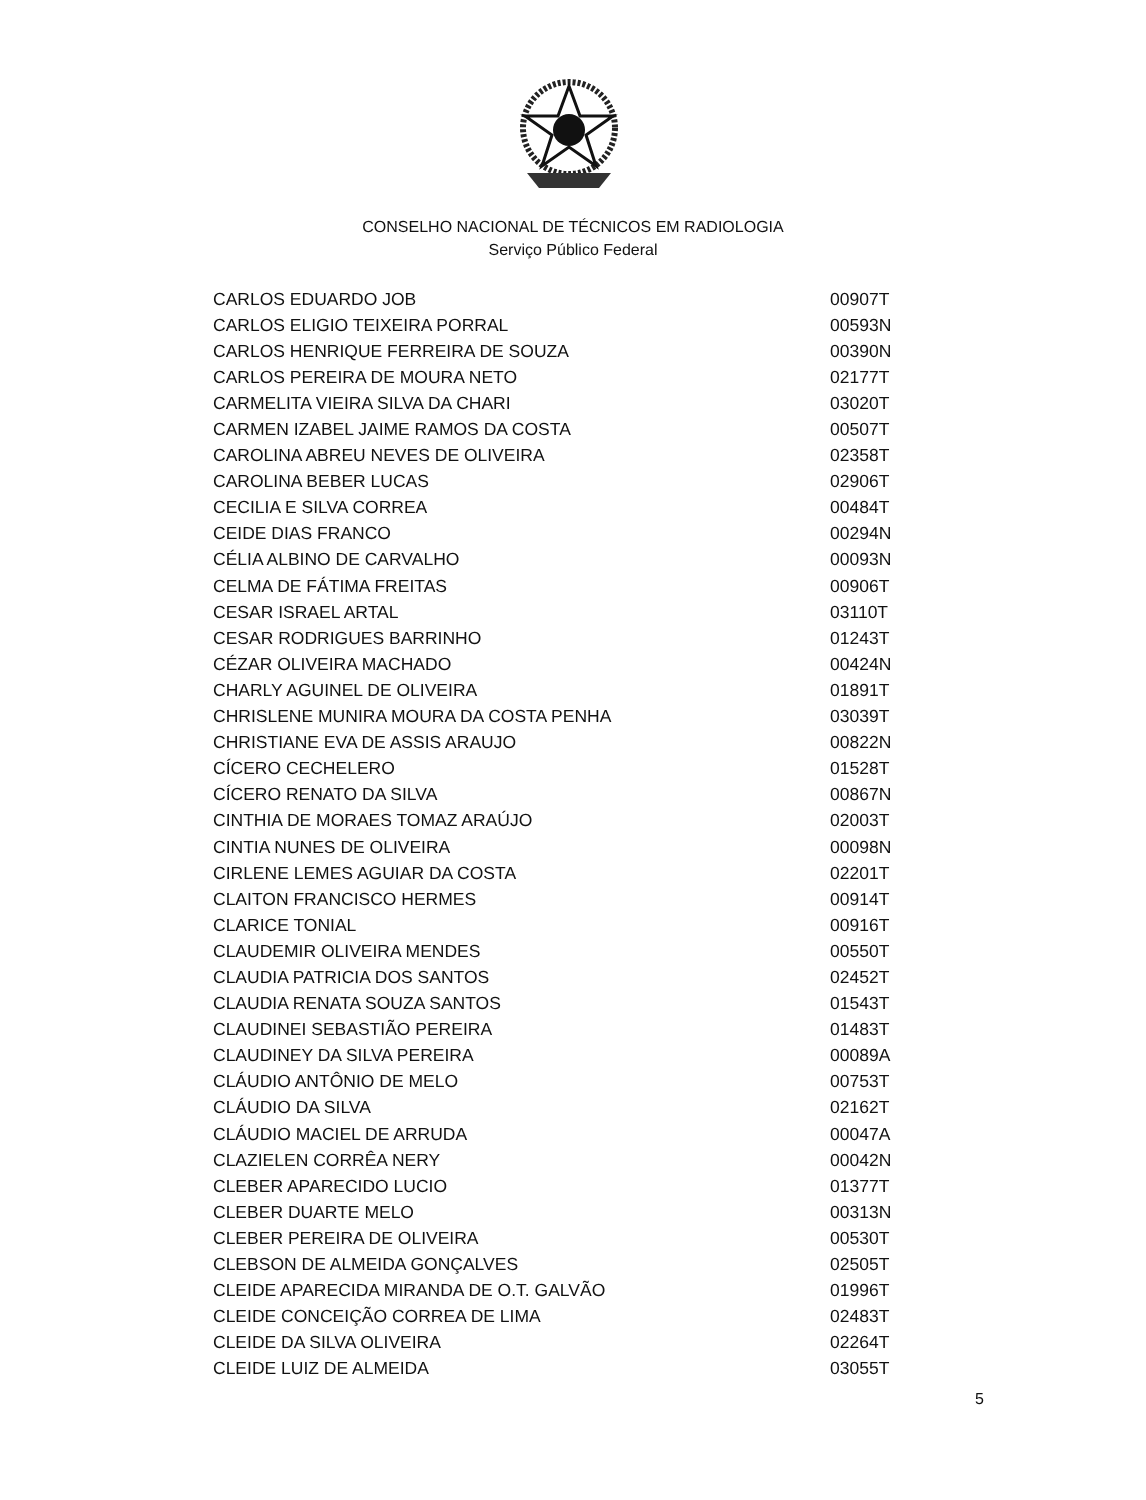CONSELHO NACIONAL DE TÉCNICOS EM RADIOLOGIA
Serviço Público Federal
| CARLOS EDUARDO JOB | 00907T |
| CARLOS ELIGIO TEIXEIRA PORRAL | 00593N |
| CARLOS HENRIQUE FERREIRA DE SOUZA | 00390N |
| CARLOS PEREIRA DE MOURA NETO | 02177T |
| CARMELITA VIEIRA SILVA DA CHARI | 03020T |
| CARMEN IZABEL JAIME RAMOS DA COSTA | 00507T |
| CAROLINA ABREU NEVES DE OLIVEIRA | 02358T |
| CAROLINA BEBER LUCAS | 02906T |
| CECILIA E SILVA CORREA | 00484T |
| CEIDE DIAS FRANCO | 00294N |
| CÉLIA ALBINO DE CARVALHO | 00093N |
| CELMA DE FÁTIMA FREITAS | 00906T |
| CESAR ISRAEL ARTAL | 03110T |
| CESAR RODRIGUES BARRINHO | 01243T |
| CÉZAR OLIVEIRA MACHADO | 00424N |
| CHARLY AGUINEL DE OLIVEIRA | 01891T |
| CHRISLENE MUNIRA MOURA DA COSTA PENHA | 03039T |
| CHRISTIANE EVA DE ASSIS ARAUJO | 00822N |
| CÍCERO CECHELERO | 01528T |
| CÍCERO RENATO DA SILVA | 00867N |
| CINTHIA DE MORAES TOMAZ ARAÚJO | 02003T |
| CINTIA NUNES DE OLIVEIRA | 00098N |
| CIRLENE LEMES AGUIAR DA COSTA | 02201T |
| CLAITON FRANCISCO HERMES | 00914T |
| CLARICE TONIAL | 00916T |
| CLAUDEMIR OLIVEIRA MENDES | 00550T |
| CLAUDIA PATRICIA DOS SANTOS | 02452T |
| CLAUDIA RENATA SOUZA SANTOS | 01543T |
| CLAUDINEI SEBASTIÃO PEREIRA | 01483T |
| CLAUDINEY DA SILVA PEREIRA | 00089A |
| CLÁUDIO ANTÔNIO DE MELO | 00753T |
| CLÁUDIO DA SILVA | 02162T |
| CLÁUDIO MACIEL DE ARRUDA | 00047A |
| CLAZIELEN CORRÊA NERY | 00042N |
| CLEBER APARECIDO LUCIO | 01377T |
| CLEBER DUARTE MELO | 00313N |
| CLEBER PEREIRA DE OLIVEIRA | 00530T |
| CLEBSON DE ALMEIDA GONÇALVES | 02505T |
| CLEIDE APARECIDA MIRANDA DE O.T. GALVÃO | 01996T |
| CLEIDE CONCEIÇÃO CORREA DE LIMA | 02483T |
| CLEIDE DA SILVA OLIVEIRA | 02264T |
| CLEIDE LUIZ DE ALMEIDA | 03055T |
5